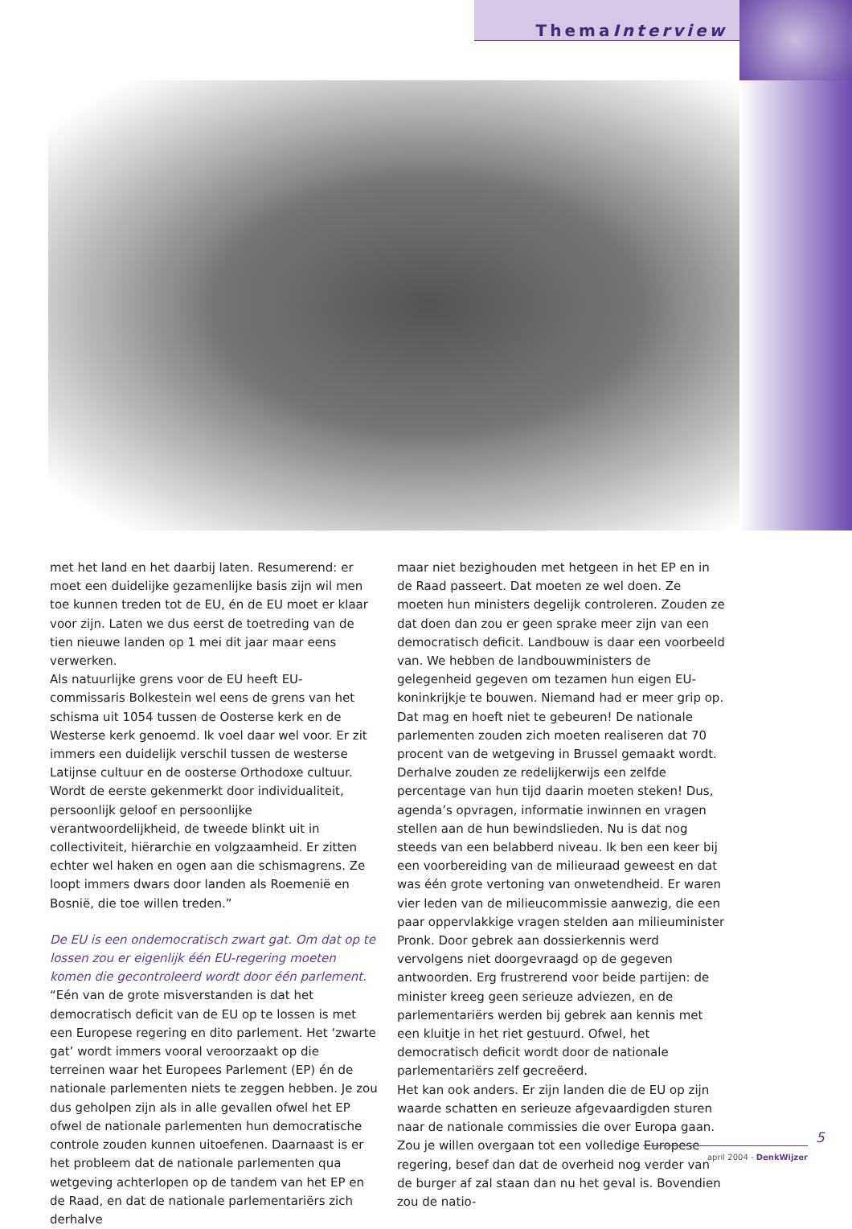ThemaInterview
met het land en het daarbij laten. Resumerend: er moet een duidelijke gezamenlijke basis zijn wil men toe kunnen treden tot de EU, én de EU moet er klaar voor zijn. Laten we dus eerst de toetreding van de tien nieuwe landen op 1 mei dit jaar maar eens verwerken.
Als natuurlijke grens voor de EU heeft EU-commissaris Bolkestein wel eens de grens van het schisma uit 1054 tussen de Oosterse kerk en de Westerse kerk genoemd. Ik voel daar wel voor. Er zit immers een duidelijk verschil tussen de westerse Latijnse cultuur en de oosterse Orthodoxe cultuur. Wordt de eerste gekenmerkt door individualiteit, persoonlijk geloof en persoonlijke verantwoordelijkheid, de tweede blinkt uit in collectiviteit, hiërarchie en volgzaamheid. Er zitten echter wel haken en ogen aan die schismagrens. Ze loopt immers dwars door landen als Roemenië en Bosnië, die toe willen treden.”
De EU is een ondemocratisch zwart gat. Om dat op te lossen zou er eigenlijk één EU-regering moeten komen die gecontroleerd wordt door één parlement.
“Eén van de grote misverstanden is dat het democratisch deficit van de EU op te lossen is met een Europese regering en dito parlement. Het ‘zwarte gat’ wordt immers vooral veroorzaakt op die terreinen waar het Europees Parlement (EP) én de nationale parlementen niets te zeggen hebben. Je zou dus geholpen zijn als in alle gevallen ofwel het EP ofwel de nationale parlementen hun democratische controle zouden kunnen uitoefenen. Daarnaast is er het probleem dat de nationale parlementen qua wetgeving achterlopen op de tandem van het EP en de Raad, en dat de nationale parlementariërs zich derhalve
maar niet bezighouden met hetgeen in het EP en in de Raad passeert. Dat moeten ze wel doen. Ze moeten hun ministers degelijk controleren. Zouden ze dat doen dan zou er geen sprake meer zijn van een democratisch deficit. Landbouw is daar een voorbeeld van. We hebben de landbouwministers de gelegenheid gegeven om tezamen hun eigen EU-koninkrijkje te bouwen. Niemand had er meer grip op. Dat mag en hoeft niet te gebeuren! De nationale parlementen zouden zich moeten realiseren dat 70 procent van de wetgeving in Brussel gemaakt wordt. Derhalve zouden ze redelijkerwijs een zelfde percentage van hun tijd daarin moeten steken! Dus, agenda’s opvragen, informatie inwinnen en vragen stellen aan de hun bewindslieden. Nu is dat nog steeds van een belabberd niveau. Ik ben een keer bij een voorbereiding van de milieuraad geweest en dat was één grote vertoning van onwetendheid. Er waren vier leden van de milieucommissie aanwezig, die een paar oppervlakkige vragen stelden aan milieuminister Pronk. Door gebrek aan dossierkennis werd vervolgens niet doorgevraagd op de gegeven antwoorden. Erg frustrerend voor beide partijen: de minister kreeg geen serieuze adviezen, en de parlementariërs werden bij gebrek aan kennis met een kluitje in het riet gestuurd. Ofwel, het democratisch deficit wordt door de nationale parlementariërs zelf gecreëerd.
Het kan ook anders. Er zijn landen die de EU op zijn waarde schatten en serieuze afgevaardigden sturen naar de nationale commissies die over Europa gaan.
Zou je willen overgaan tot een volledige Europese regering, besef dan dat de overheid nog verder van de burger af zal staan dan nu het geval is. Bovendien zou de natio-
5
april 2004 - DenkWijzer